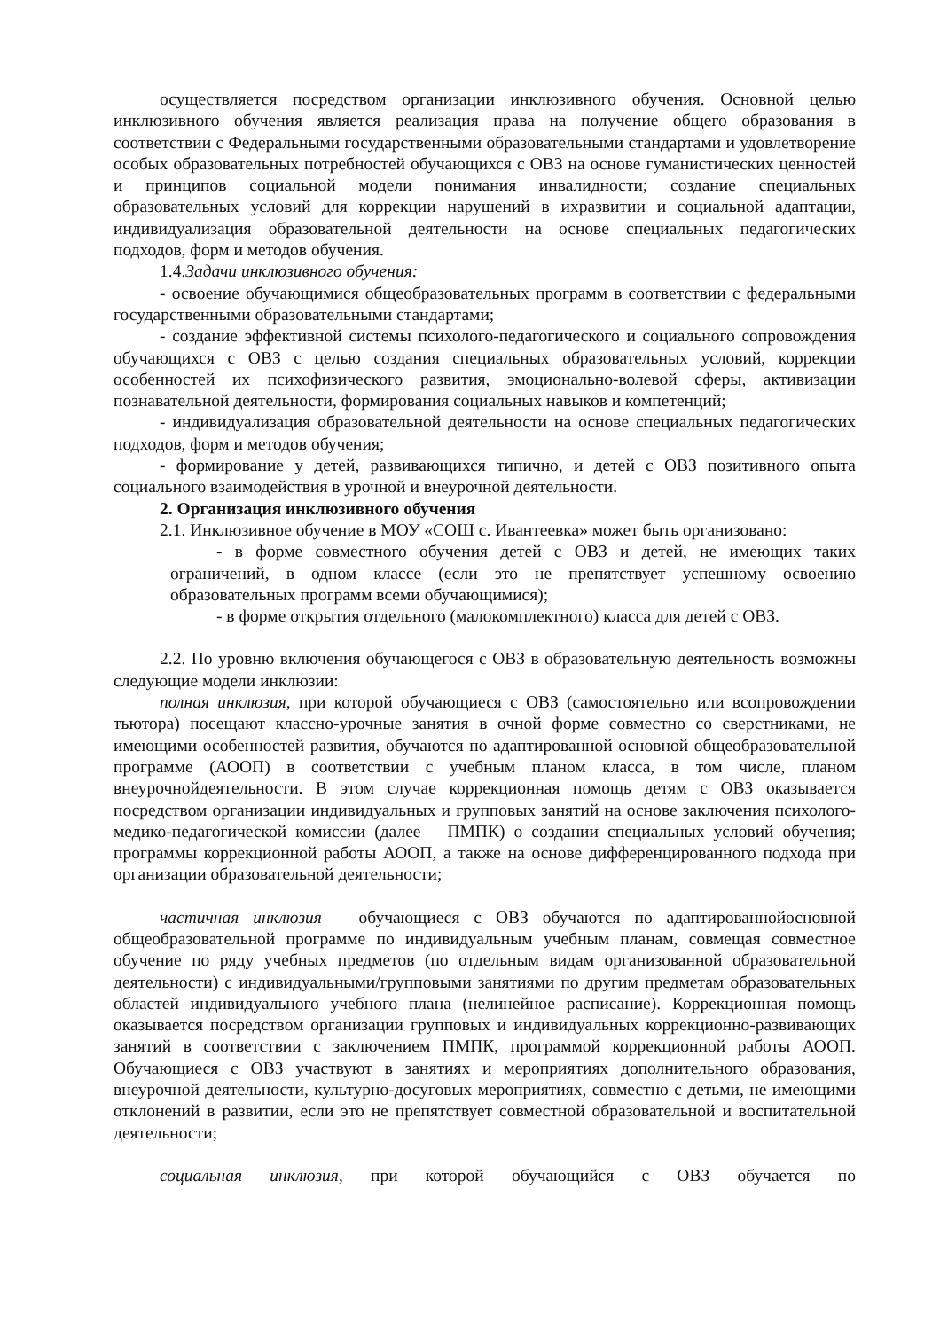осуществляется посредством организации инклюзивного обучения. Основной целью инклюзивного обучения является реализация права на получение общего образования в соответствии с Федеральными государственными образовательными стандартами и удовлетворение особых образовательных потребностей обучающихся с ОВЗ на основе гуманистических ценностей и принципов социальной модели понимания инвалидности; создание специальных образовательных условий для коррекции нарушений в ихразвитии и социальной адаптации, индивидуализация образовательной деятельности на основе специальных педагогических подходов, форм и методов обучения.
1.4.Задачи инклюзивного обучения:
- освоение обучающимися общеобразовательных программ в соответствии с федеральными государственными образовательными стандартами;
- создание эффективной системы психолого-педагогического и социального сопровождения обучающихся с ОВЗ с целью создания специальных образовательных условий, коррекции особенностей их психофизического развития, эмоционально-волевой сферы, активизации познавательной деятельности, формирования социальных навыков и компетенций;
- индивидуализация образовательной деятельности на основе специальных педагогических подходов, форм и методов обучения;
- формирование у детей, развивающихся типично, и детей с ОВЗ позитивного опыта социального взаимодействия в урочной и внеурочной деятельности.
2. Организация инклюзивного обучения
2.1. Инклюзивное обучение в МОУ «СОШ с. Ивантеевка» может быть организовано:
- в форме совместного обучения детей с ОВЗ и детей, не имеющих таких ограничений, в одном классе (если это не препятствует успешному освоению образовательных программ всеми обучающимися);
- в форме открытия отдельного (малокомплектного) класса для детей с ОВЗ.
2.2. По уровню включения обучающегося с ОВЗ в образовательную деятельность возможны следующие модели инклюзии:
полная инклюзия, при которой обучающиеся с ОВЗ (самостоятельно или всопровождении тьютора) посещают классно-урочные занятия в очной форме совместно со сверстниками, не имеющими особенностей развития, обучаются по адаптированной основной общеобразовательной программе (АООП) в соответствии с учебным планом класса, в том числе, планом внеурочнойдеятельности. В этом случае коррекционная помощь детям с ОВЗ оказывается посредством организации индивидуальных и групповых занятий на основе заключения психолого-медико-педагогической комиссии (далее – ПМПК) о создании специальных условий обучения; программы коррекционной работы АООП, а также на основе дифференцированного подхода при организации образовательной деятельности;
частичная инклюзия – обучающиеся с ОВЗ обучаются по адаптированнойосновной общеобразовательной программе по индивидуальным учебным планам, совмещая совместное обучение по ряду учебных предметов (по отдельным видам организованной образовательной деятельности) с индивидуальными/групповыми занятиями по другим предметам образовательных областей индивидуального учебного плана (нелинейное расписание). Коррекционная помощь оказывается посредством организации групповых и индивидуальных коррекционно-развивающих занятий в соответствии с заключением ПМПК, программой коррекционной работы АООП. Обучающиеся с ОВЗ участвуют в занятиях и мероприятиях дополнительного образования, внеурочной деятельности, культурно-досуговых мероприятиях, совместно с детьми, не имеющими отклонений в развитии, если это не препятствует совместной образовательной и воспитательной деятельности;
социальная инклюзия, при которой обучающийся с ОВЗ обучается по